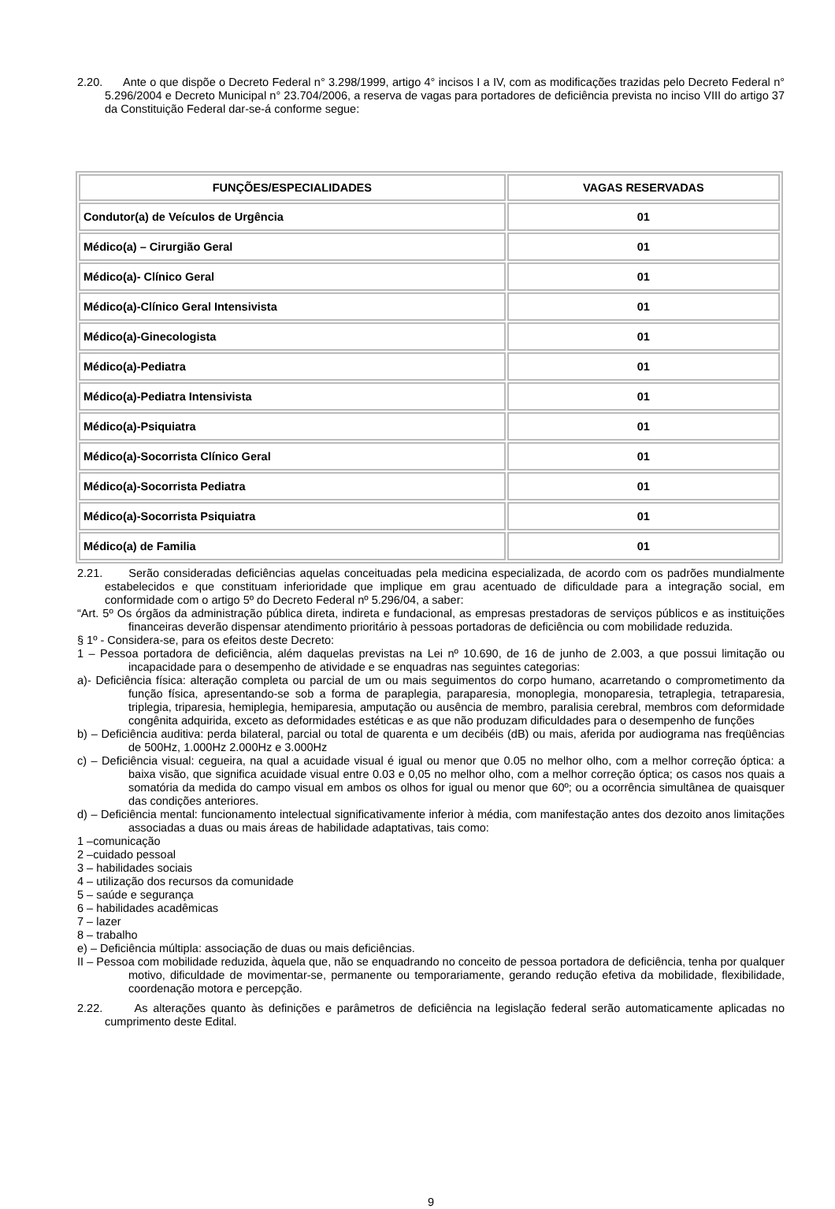2.20. Ante o que dispõe o Decreto Federal n° 3.298/1999, artigo 4° incisos I a IV, com as modificações trazidas pelo Decreto Federal n° 5.296/2004 e Decreto Municipal n° 23.704/2006, a reserva de vagas para portadores de deficiência prevista no inciso VIII do artigo 37 da Constituição Federal dar-se-á conforme segue:
| FUNÇÕES/ESPECIALIDADES | VAGAS RESERVADAS |
| --- | --- |
| Condutor(a) de Veículos de Urgência | 01 |
| Médico(a) – Cirurgião Geral | 01 |
| Médico(a)- Clínico Geral | 01 |
| Médico(a)-Clínico Geral Intensivista | 01 |
| Médico(a)-Ginecologista | 01 |
| Médico(a)-Pediatra | 01 |
| Médico(a)-Pediatra Intensivista | 01 |
| Médico(a)-Psiquiatra | 01 |
| Médico(a)-Socorrista Clínico Geral | 01 |
| Médico(a)-Socorrista Pediatra | 01 |
| Médico(a)-Socorrista Psiquiatra | 01 |
| Médico(a) de Familia | 01 |
2.21. Serão consideradas deficiências aquelas conceituadas pela medicina especializada, de acordo com os padrões mundialmente estabelecidos e que constituam inferioridade que implique em grau acentuado de dificuldade para a integração social, em conformidade com o artigo 5º do Decreto Federal nº 5.296/04, a saber:
“Art. 5º Os órgãos da administração pública direta, indireta e fundacional, as empresas prestadoras de serviços públicos e as instituições financeiras deverão dispensar atendimento prioritário à pessoas portadoras de deficiência ou com mobilidade reduzida.
§ 1º - Considera-se, para os efeitos deste Decreto:
1 – Pessoa portadora de deficiência, além daquelas previstas na Lei nº 10.690, de 16 de junho de 2.003, a que possui limitação ou incapacidade para o desempenho de atividade e se enquadras nas seguintes categorias:
a)- Deficiência física: alteração completa ou parcial de um ou mais seguimentos do corpo humano, acarretando o comprometimento da função física, apresentando-se sob a forma de paraplegia, paraparesia, monoplegia, monoparesia, tetraplegia, tetraparesia, triplegia, triparesia, hemiplegia, hemiparesia, amputação ou ausência de membro, paralisia cerebral, membros com deformidade congênita adquirida, exceto as deformidades estéticas e as que não produzam dificuldades para o desempenho de funções
b) – Deficiência auditiva: perda bilateral, parcial ou total de quarenta e um decibéis (dB) ou mais, aferida por audiograma nas freqüências de 500Hz, 1.000Hz 2.000Hz e 3.000Hz
c) – Deficiência visual: cegueira, na qual a acuidade visual é igual ou menor que 0.05 no melhor olho, com a melhor correção óptica: a baixa visão, que significa acuidade visual entre 0.03 e 0,05 no melhor olho, com a melhor correção óptica; os casos nos quais a somatória da medida do campo visual em ambos os olhos for igual ou menor que 60º; ou a ocorrência simultânea de quaisquer das condições anteriores.
d) – Deficiência mental: funcionamento intelectual significativamente inferior à média, com manifestação antes dos dezoito anos limitações associadas a duas ou mais áreas de habilidade adaptativas, tais como:
1 –comunicação
2 –cuidado pessoal
3 – habilidades sociais
4 – utilização dos recursos da comunidade
5 – saúde e segurança
6 – habilidades acadêmicas
7 – lazer
8 – trabalho
e) – Deficiência múltipla: associação de duas ou mais deficiências.
II – Pessoa com mobilidade reduzida, àquela que, não se enquadrando no conceito de pessoa portadora de deficiência, tenha por qualquer motivo, dificuldade de movimentar-se, permanente ou temporariamente, gerando redução efetiva da mobilidade, flexibilidade, coordenação motora e percepção.
2.22. As alterações quanto às definições e parâmetros de deficiência na legislação federal serão automaticamente aplicadas no cumprimento deste Edital.
9